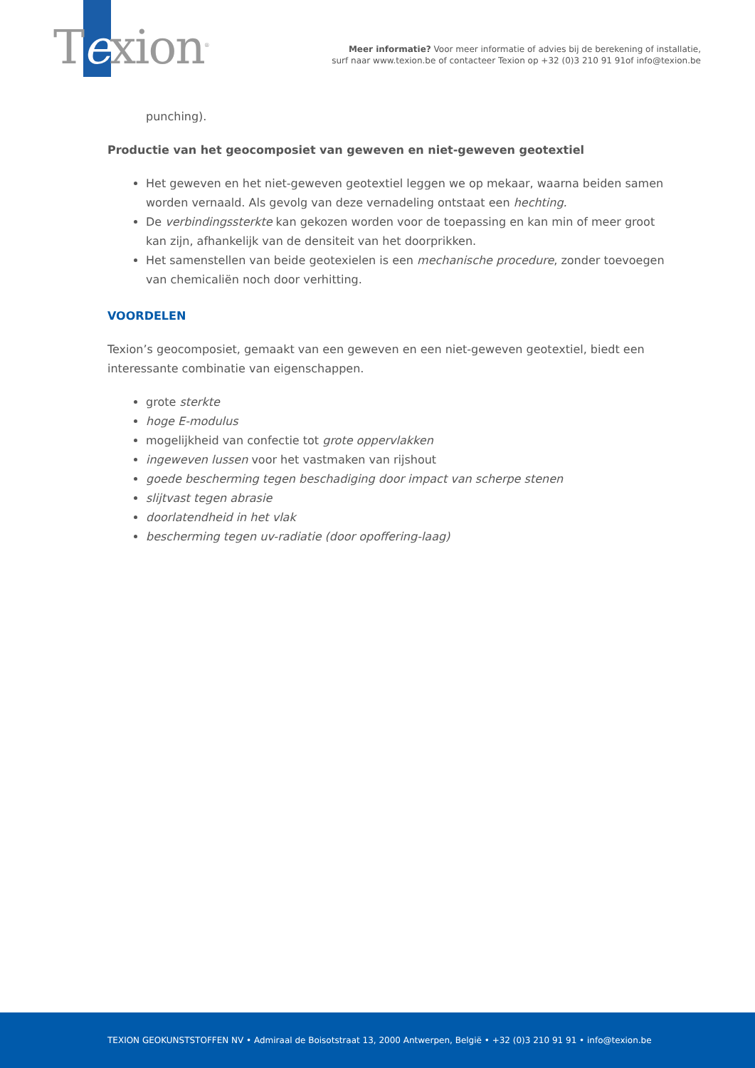Texion<sup>®</sup>
Meer informatie? Voor meer informatie of advies bij de berekening of installatie,
surf naar www.texion.be of contacteer Texion op +32 (0)3 210 91 91of info@texion.be
punching).
Productie van het geocomposiet van geweven en niet-geweven geotextiel
Het geweven en het niet-geweven geotextiel leggen we op mekaar, waarna beiden samen worden vernaald. Als gevolg van deze vernadeling ontstaat een hechting.
De verbindingssterkte kan gekozen worden voor de toepassing en kan min of meer groot kan zijn, afhankelijk van de densiteit van het doorprikken.
Het samenstellen van beide geotexielen is een mechanische procedure, zonder toevoegen van chemicaliën noch door verhitting.
VOORDELEN
Texion’s geocomposiet, gemaakt van een geweven en een niet-geweven geotextiel, biedt een interessante combinatie van eigenschappen.
grote sterkte
hoge E-modulus
mogelijkheid van confectie tot grote oppervlakken
ingeweven lussen voor het vastmaken van rijshout
goede bescherming tegen beschadiging door impact van scherpe stenen
slijtvast tegen abrasie
doorlatendheid in het vlak
bescherming tegen uv-radiatie (door opoffering-laag)
TEXION GEOKUNSTSTOFFEN NV • Admiraal de Boisotstraat 13, 2000 Antwerpen, België • +32 (0)3 210 91 91 • info@texion.be